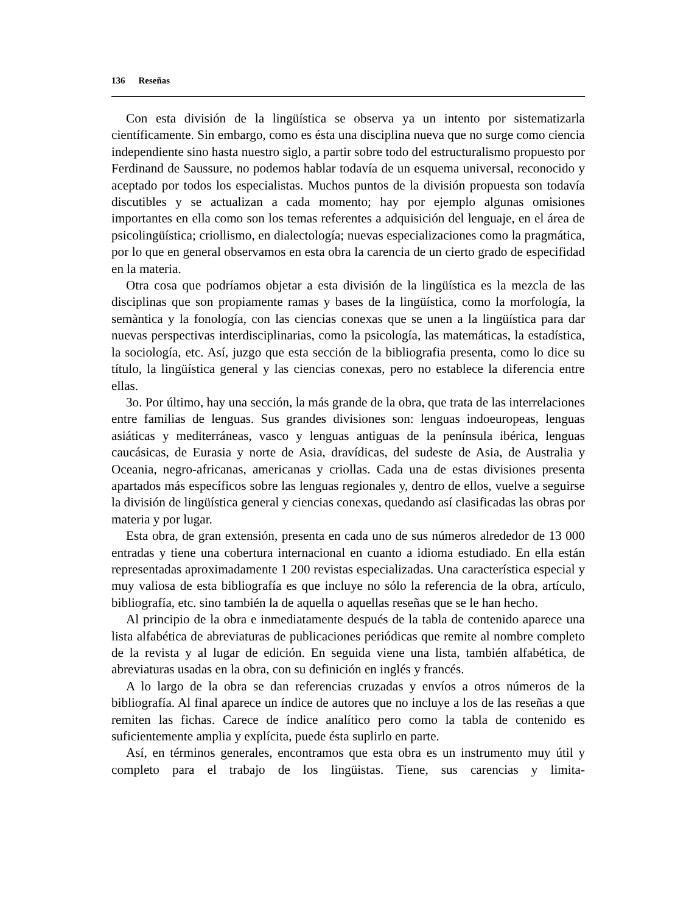136 Reseñas
Con esta división de la lingüística se observa ya un intento por sistematizarla científicamente. Sin embargo, como es ésta una disciplina nueva que no surge como ciencia independiente sino hasta nuestro siglo, a partir sobre todo del estructuralismo propuesto por Ferdinand de Saussure, no podemos hablar todavía de un esquema universal, reconocido y aceptado por todos los especialistas. Muchos puntos de la división propuesta son todavía discutibles y se actualizan a cada momento; hay por ejemplo algunas omisiones importantes en ella como son los temas referentes a adquisición del lenguaje, en el área de psicolingüística; criollismo, en dialectología; nuevas especializaciones como la pragmática, por lo que en general observamos en esta obra la carencia de un cierto grado de especifidad en la materia.
Otra cosa que podríamos objetar a esta división de la lingüística es la mezcla de las disciplinas que son propiamente ramas y bases de la lingüística, como la morfología, la semàntica y la fonología, con las ciencias conexas que se unen a la lingüística para dar nuevas perspectivas interdisciplinarias, como la psicología, las matemáticas, la estadística, la sociología, etc. Así, juzgo que esta sección de la bibliografia presenta, como lo dice su título, la lingüística general y las ciencias conexas, pero no establece la diferencia entre ellas.
3o. Por último, hay una sección, la más grande de la obra, que trata de las interrelaciones entre familias de lenguas. Sus grandes divisiones son: lenguas indoeuropeas, lenguas asiáticas y mediterráneas, vasco y lenguas antiguas de la península ibérica, lenguas caucásicas, de Eurasia y norte de Asia, dravídicas, del sudeste de Asia, de Australia y Oceania, negro-africanas, americanas y criollas. Cada una de estas divisiones presenta apartados más específicos sobre las lenguas regionales y, dentro de ellos, vuelve a seguirse la división de lingüística general y ciencias conexas, quedando así clasificadas las obras por materia y por lugar.
Esta obra, de gran extensión, presenta en cada uno de sus números alrededor de 13 000 entradas y tiene una cobertura internacional en cuanto a idioma estudiado. En ella están representadas aproximadamente 1 200 revistas especializadas. Una característica especial y muy valiosa de esta bibliografía es que incluye no sólo la referencia de la obra, artículo, bibliografía, etc. sino también la de aquella o aquellas reseñas que se le han hecho.
Al principio de la obra e inmediatamente después de la tabla de contenido aparece una lista alfabética de abreviaturas de publicaciones periódicas que remite al nombre completo de la revista y al lugar de edición. En seguida viene una lista, también alfabética, de abreviaturas usadas en la obra, con su definición en inglés y francés.
A lo largo de la obra se dan referencias cruzadas y envíos a otros números de la bibliografía. Al final aparece un índice de autores que no incluye a los de las reseñas a que remiten las fichas. Carece de índice analítico pero como la tabla de contenido es suficientemente amplia y explícita, puede ésta suplirlo en parte.
Así, en términos generales, encontramos que esta obra es un instrumento muy útil y completo para el trabajo de los lingüistas. Tiene, sus carencias y limita-